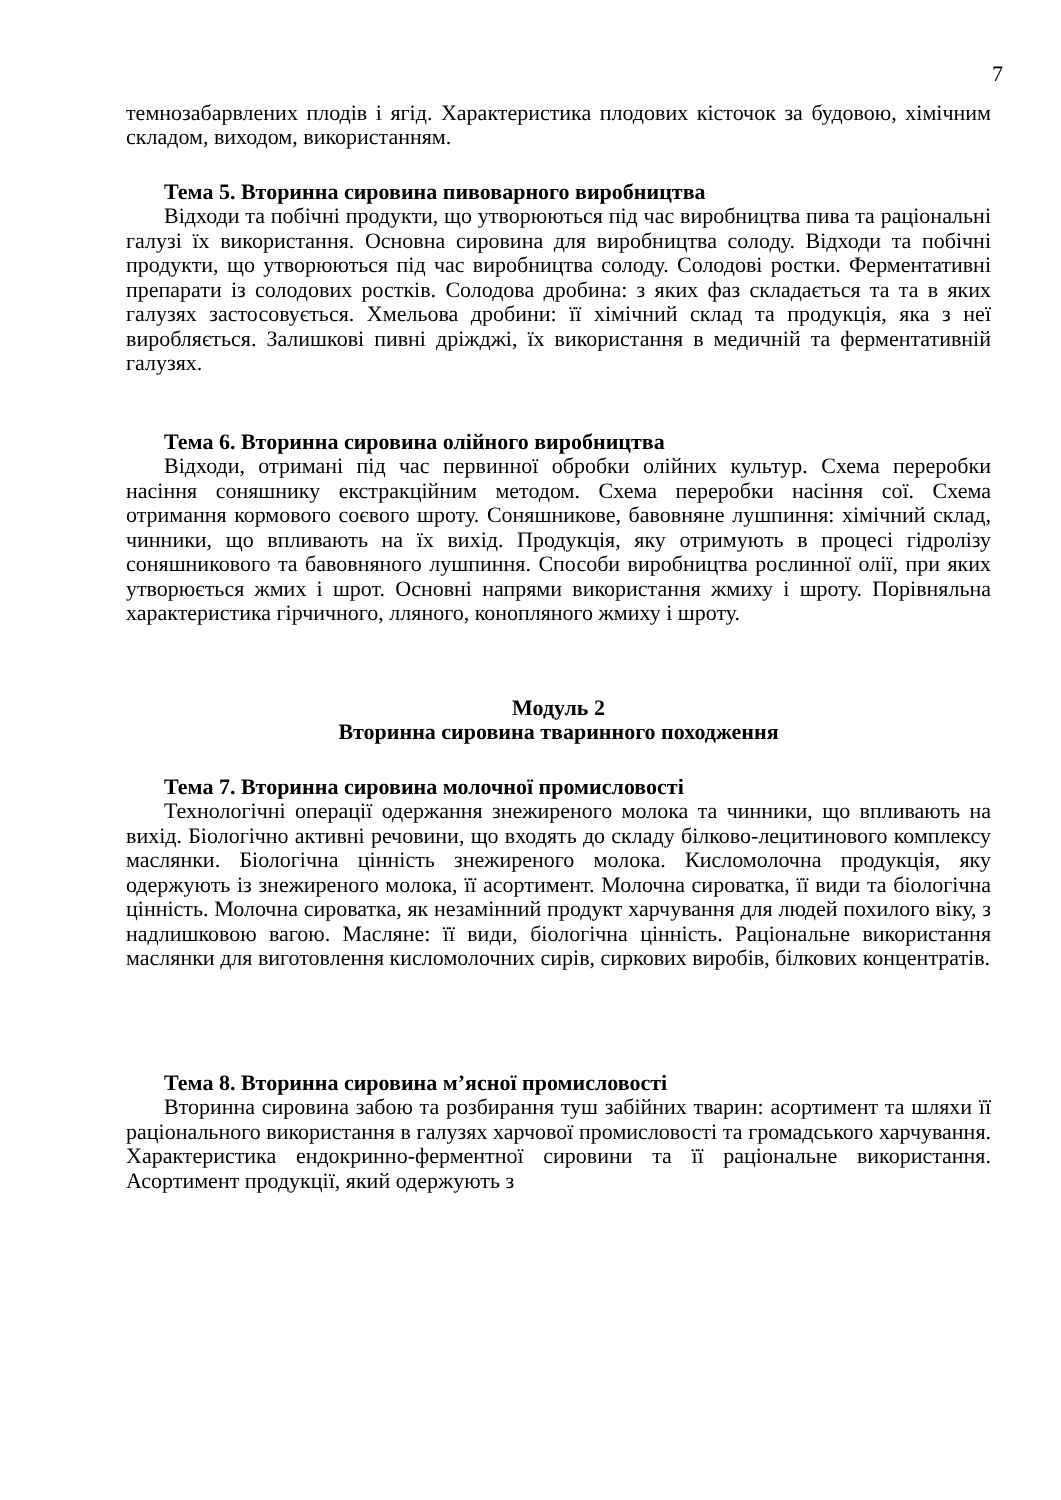7
темнозабарвлених плодів і ягід. Характеристика плодових кісточок за будовою, хімічним складом, виходом, використанням.
Тема 5. Вторинна сировина пивоварного виробництва
Відходи та побічні продукти, що утворюються під час виробництва пива та раціональні галузі їх використання. Основна сировина для виробництва солоду. Відходи та побічні продукти, що утворюються під час виробництва солоду. Солодові ростки. Ферментативні препарати із солодових ростків. Солодова дробина: з яких фаз складається та та в яких галузях застосовується. Хмельова дробини: її хімічний склад та продукція, яка з неї виробляється. Залишкові пивні дріжджі, їх використання в медичній та ферментативній галузях.
Тема 6. Вторинна сировина олійного виробництва
Відходи, отримані під час первинної обробки олійних культур. Схема переробки насіння соняшнику екстракційним методом. Схема переробки насіння сої. Схема отримання кормового соєвого шроту. Соняшникове, бавовняне лушпиння: хімічний склад, чинники, що впливають на їх вихід. Продукція, яку отримують в процесі гідролізу соняшникового та бавовняного лушпиння. Способи виробництва рослинної олії, при яких утворюється жмих і шрот. Основні напрями використання жмиху і шроту. Порівняльна характеристика гірчичного, лляного, конопляного жмиху і шроту.
Модуль 2
Вторинна сировина тваринного походження
Тема 7. Вторинна сировина молочної промисловості
Технологічні операції одержання знежиреного молока та чинники, що впливають на вихід. Біологічно активні речовини, що входять до складу білково-лецитинового комплексу маслянки. Біологічна цінність знежиреного молока. Кисломолочна продукція, яку одержують із знежиреного молока, її асортимент. Молочна сироватка, її види та біологічна цінність. Молочна сироватка, як незамінний продукт харчування для людей похилого віку, з надлишковою вагою. Масляне: її види, біологічна цінність. Раціональне використання маслянки для виготовлення кисломолочних сирів, сиркових виробів, білкових концентратів.
Тема 8. Вторинна сировина м’ясної промисловості
Вторинна сировина забою та розбирання туш забійних тварин: асортимент та шляхи її раціонального використання в галузях харчової промисловості та громадського харчування. Характеристика ендокринно-ферментної сировини та її раціональне використання. Асортимент продукції, який одержують з